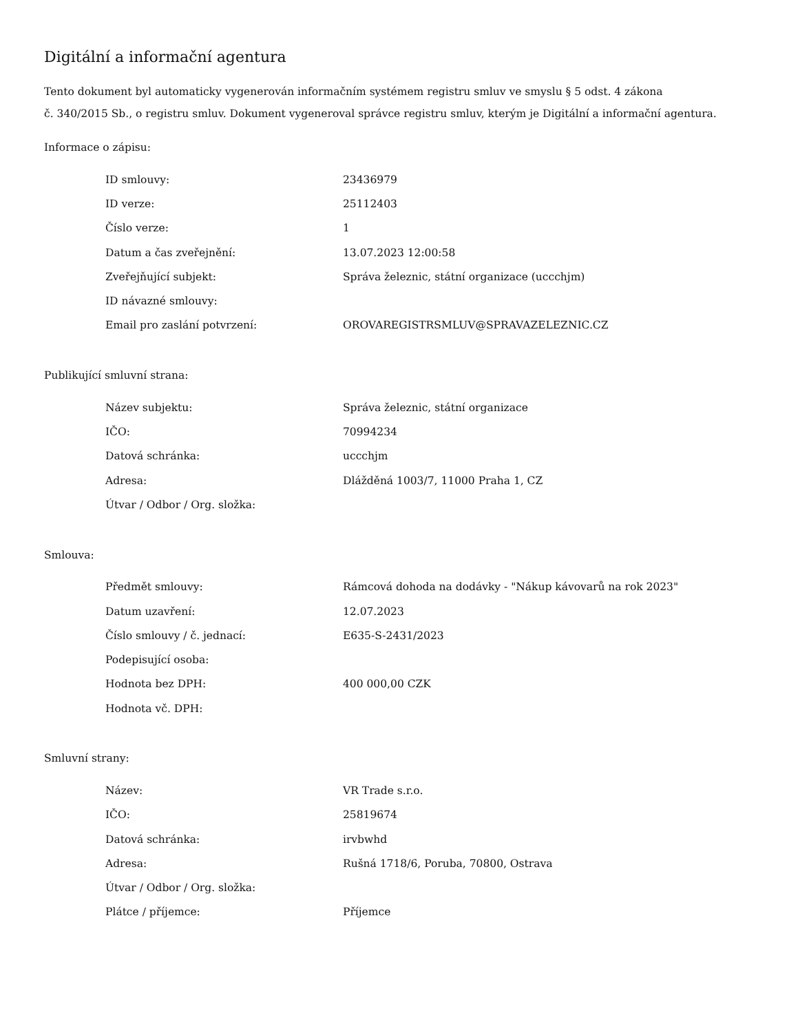Digitální a informační agentura
Tento dokument byl automaticky vygenerován informačním systémem registru smluv ve smyslu § 5 odst. 4 zákona
č. 340/2015 Sb., o registru smluv. Dokument vygeneroval správce registru smluv, kterým je Digitální a informační agentura.
Informace o zápisu:
| ID smlouvy: | 23436979 |
| ID verze: | 25112403 |
| Číslo verze: | 1 |
| Datum a čas zveřejnění: | 13.07.2023 12:00:58 |
| Zveřejňující subjekt: | Správa železnic, státní organizace (uccchjm) |
| ID návazné smlouvy: | |
| Email pro zaslání potvrzení: | OROVAREGISTRSMLUV@SPRAVAZELEZNIC.CZ |
Publikující smluvní strana:
| Název subjektu: | Správa železnic, státní organizace |
| IČO: | 70994234 |
| Datová schránka: | uccchjm |
| Adresa: | Dlážděná 1003/7, 11000 Praha 1, CZ |
| Útvar / Odbor / Org. složka: | |
Smlouva:
| Předmět smlouvy: | Rámcová dohoda na dodávky - "Nákup kávovarů na rok 2023" |
| Datum uzavření: | 12.07.2023 |
| Číslo smlouvy / č. jednací: | E635-S-2431/2023 |
| Podepisující osoba: | |
| Hodnota bez DPH: | 400 000,00 CZK |
| Hodnota vč. DPH: | |
Smluvní strany:
| Název: | VR Trade s.r.o. |
| IČO: | 25819674 |
| Datová schránka: | irvbwhd |
| Adresa: | Rušná 1718/6, Poruba, 70800, Ostrava |
| Útvar / Odbor / Org. složka: | |
| Plátce / příjemce: | Příjemce |